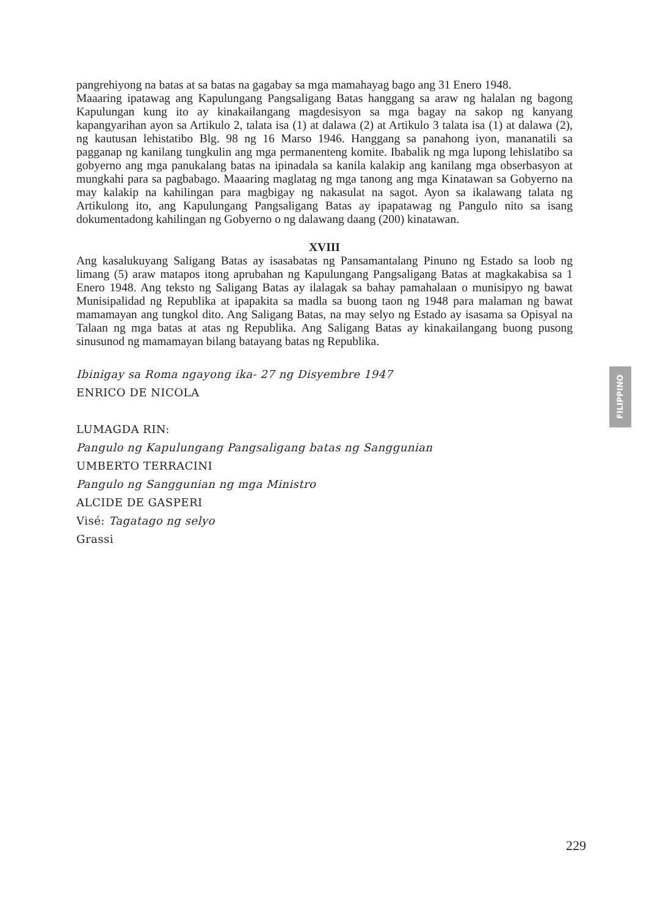pangrehiyong na batas at sa batas na gagabay sa mga mamahayag bago ang 31 Enero 1948.
Maaaring ipatawag ang Kapulungang Pangsaligang Batas hanggang sa araw ng halalan ng bagong Kapulungan kung ito ay kinakailangang magdesisyon sa mga bagay na sakop ng kanyang kapangyarihan ayon sa Artikulo 2, talata isa (1) at dalawa (2) at Artikulo 3 talata isa (1) at dalawa (2), ng kautusan lehistatibo Blg. 98 ng 16 Marso 1946. Hanggang sa panahong iyon, mananatili sa pagganap ng kanilang tungkulin ang mga permanenteng komite. Ibabalik ng mga lupong lehislatibo sa gobyerno ang mga panukalang batas na ipinadala sa kanila kalakip ang kanilang mga obserbasyon at mungkahi para sa pagbabago. Maaaring maglatag ng mga tanong ang mga Kinatawan sa Gobyerno na may kalakip na kahilingan para magbigay ng nakasulat na sagot. Ayon sa ikalawang talata ng Artikulong ito, ang Kapulungang Pangsaligang Batas ay ipapatawag ng Pangulo nito sa isang dokumentadong kahilingan ng Gobyerno o ng dalawang daang (200) kinatawan.
XVIII
Ang kasalukuyang Saligang Batas ay isasabatas ng Pansamantalang Pinuno ng Estado sa loob ng limang (5) araw matapos itong aprubahan ng Kapulungang Pangsaligang Batas at magkakabisa sa 1 Enero 1948. Ang teksto ng Saligang Batas ay ilalagak sa bahay pamahalaan o munisipyo ng bawat Munisipalidad ng Republika at ipapakita sa madla sa buong taon ng 1948 para malaman ng bawat mamamayan ang tungkol dito. Ang Saligang Batas, na may selyo ng Estado ay isasama sa Opisyal na Talaan ng mga batas at atas ng Republika. Ang Saligang Batas ay kinakailangang buong pusong sinusunod ng mamamayan bilang batayang batas ng Republika.
Ibinigay sa Roma ngayong ika- 27 ng Disyembre 1947
ENRICO DE NICOLA
LUMAGDA RIN:
Pangulo ng Kapulungang Pangsaligang batas ng Sanggunian
UMBERTO TERRACINI
Pangulo ng Sanggunian ng mga Ministro
ALCIDE DE GASPERI
Visé: Tagatago ng selyo
Grassi
FILIPPINO
229